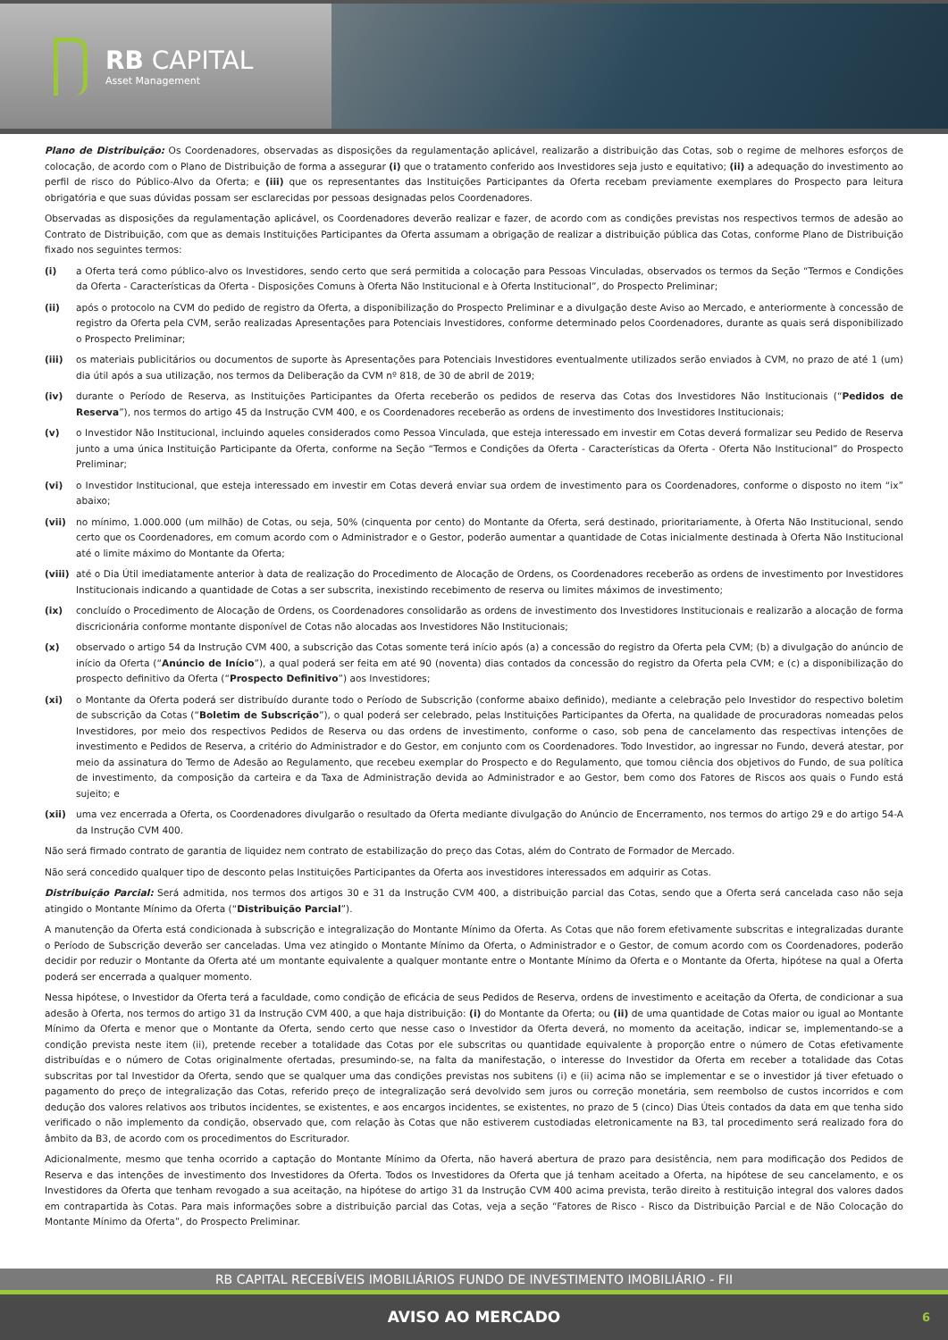RB CAPITAL
Asset Management
Plano de Distribuição: Os Coordenadores, observadas as disposições da regulamentação aplicável, realizarão a distribuição das Cotas, sob o regime de melhores esforços de colocação, de acordo com o Plano de Distribuição de forma a assegurar (i) que o tratamento conferido aos Investidores seja justo e equitativo; (ii) a adequação do investimento ao perfil de risco do Público-Alvo da Oferta; e (iii) que os representantes das Instituições Participantes da Oferta recebam previamente exemplares do Prospecto para leitura obrigatória e que suas dúvidas possam ser esclarecidas por pessoas designadas pelos Coordenadores.
Observadas as disposições da regulamentação aplicável, os Coordenadores deverão realizar e fazer, de acordo com as condições previstas nos respectivos termos de adesão ao Contrato de Distribuição, com que as demais Instituições Participantes da Oferta assumam a obrigação de realizar a distribuição pública das Cotas, conforme Plano de Distribuição fixado nos seguintes termos:
(i) a Oferta terá como público-alvo os Investidores, sendo certo que será permitida a colocação para Pessoas Vinculadas, observados os termos da Seção “Termos e Condições da Oferta - Características da Oferta - Disposições Comuns à Oferta Não Institucional e à Oferta Institucional”, do Prospecto Preliminar;
(ii) após o protocolo na CVM do pedido de registro da Oferta, a disponibilização do Prospecto Preliminar e a divulgação deste Aviso ao Mercado, e anteriormente à concessão de registro da Oferta pela CVM, serão realizadas Apresentações para Potenciais Investidores, conforme determinado pelos Coordenadores, durante as quais será disponibilizado o Prospecto Preliminar;
(iii) os materiais publicitários ou documentos de suporte às Apresentações para Potenciais Investidores eventualmente utilizados serão enviados à CVM, no prazo de até 1 (um) dia útil após a sua utilização, nos termos da Deliberação da CVM nº 818, de 30 de abril de 2019;
(iv) durante o Período de Reserva, as Instituições Participantes da Oferta receberão os pedidos de reserva das Cotas dos Investidores Não Institucionais (“Pedidos de Reserva”), nos termos do artigo 45 da Instrução CVM 400, e os Coordenadores receberão as ordens de investimento dos Investidores Institucionais;
(v) o Investidor Não Institucional, incluindo aqueles considerados como Pessoa Vinculada, que esteja interessado em investir em Cotas deverá formalizar seu Pedido de Reserva junto a uma única Instituição Participante da Oferta, conforme na Seção “Termos e Condições da Oferta - Características da Oferta - Oferta Não Institucional” do Prospecto Preliminar;
(vi) o Investidor Institucional, que esteja interessado em investir em Cotas deverá enviar sua ordem de investimento para os Coordenadores, conforme o disposto no item “ix” abaixo;
(vii) no mínimo, 1.000.000 (um milhão) de Cotas, ou seja, 50% (cinquenta por cento) do Montante da Oferta, será destinado, prioritariamente, à Oferta Não Institucional, sendo certo que os Coordenadores, em comum acordo com o Administrador e o Gestor, poderão aumentar a quantidade de Cotas inicialmente destinada à Oferta Não Institucional até o limite máximo do Montante da Oferta;
(viii) até o Dia Útil imediatamente anterior à data de realização do Procedimento de Alocação de Ordens, os Coordenadores receberão as ordens de investimento por Investidores Institucionais indicando a quantidade de Cotas a ser subscrita, inexistindo recebimento de reserva ou limites máximos de investimento;
(ix) concluído o Procedimento de Alocação de Ordens, os Coordenadores consolidarão as ordens de investimento dos Investidores Institucionais e realizarão a alocação de forma discricionária conforme montante disponível de Cotas não alocadas aos Investidores Não Institucionais;
(x) observado o artigo 54 da Instrução CVM 400, a subscrição das Cotas somente terá início após (a) a concessão do registro da Oferta pela CVM; (b) a divulgação do anúncio de início da Oferta (“Anúncio de Início”), a qual poderá ser feita em até 90 (noventa) dias contados da concessão do registro da Oferta pela CVM; e (c) a disponibilização do prospecto definitivo da Oferta (“Prospecto Definitivo”) aos Investidores;
(xi) o Montante da Oferta poderá ser distribuído durante todo o Período de Subscrição (conforme abaixo definido), mediante a celebração pelo Investidor do respectivo boletim de subscrição da Cotas (“Boletim de Subscrição”), o qual poderá ser celebrado, pelas Instituições Participantes da Oferta, na qualidade de procuradoras nomeadas pelos Investidores, por meio dos respectivos Pedidos de Reserva ou das ordens de investimento, conforme o caso, sob pena de cancelamento das respectivas intenções de investimento e Pedidos de Reserva, a critério do Administrador e do Gestor, em conjunto com os Coordenadores. Todo Investidor, ao ingressar no Fundo, deverá atestar, por meio da assinatura do Termo de Adesão ao Regulamento, que recebeu exemplar do Prospecto e do Regulamento, que tomou ciência dos objetivos do Fundo, de sua política de investimento, da composição da carteira e da Taxa de Administração devida ao Administrador e ao Gestor, bem como dos Fatores de Riscos aos quais o Fundo está sujeito; e
(xii) uma vez encerrada a Oferta, os Coordenadores divulgarão o resultado da Oferta mediante divulgação do Anúncio de Encerramento, nos termos do artigo 29 e do artigo 54-A da Instrução CVM 400.
Não será firmado contrato de garantia de liquidez nem contrato de estabilização do preço das Cotas, além do Contrato de Formador de Mercado.
Não será concedido qualquer tipo de desconto pelas Instituições Participantes da Oferta aos investidores interessados em adquirir as Cotas.
Distribuição Parcial: Será admitida, nos termos dos artigos 30 e 31 da Instrução CVM 400, a distribuição parcial das Cotas, sendo que a Oferta será cancelada caso não seja atingido o Montante Mínimo da Oferta (“Distribuição Parcial”).
A manutenção da Oferta está condicionada à subscrição e integralização do Montante Mínimo da Oferta. As Cotas que não forem efetivamente subscritas e integralizadas durante o Período de Subscrição deverão ser canceladas. Uma vez atingido o Montante Mínimo da Oferta, o Administrador e o Gestor, de comum acordo com os Coordenadores, poderão decidir por reduzir o Montante da Oferta até um montante equivalente a qualquer montante entre o Montante Mínimo da Oferta e o Montante da Oferta, hipótese na qual a Oferta poderá ser encerrada a qualquer momento.
Nessa hipótese, o Investidor da Oferta terá a faculdade, como condição de eficácia de seus Pedidos de Reserva, ordens de investimento e aceitação da Oferta, de condicionar a sua adesão à Oferta, nos termos do artigo 31 da Instrução CVM 400, a que haja distribuição: (i) do Montante da Oferta; ou (ii) de uma quantidade de Cotas maior ou igual ao Montante Mínimo da Oferta e menor que o Montante da Oferta, sendo certo que nesse caso o Investidor da Oferta deverá, no momento da aceitação, indicar se, implementando-se a condição prevista neste item (ii), pretende receber a totalidade das Cotas por ele subscritas ou quantidade equivalente à proporção entre o número de Cotas efetivamente distribuídas e o número de Cotas originalmente ofertadas, presumindo-se, na falta da manifestação, o interesse do Investidor da Oferta em receber a totalidade das Cotas subscritas por tal Investidor da Oferta, sendo que se qualquer uma das condições previstas nos subitens (i) e (ii) acima não se implementar e se o investidor já tiver efetuado o pagamento do preço de integralização das Cotas, referido preço de integralização será devolvido sem juros ou correção monetária, sem reembolso de custos incorridos e com dedução dos valores relativos aos tributos incidentes, se existentes, e aos encargos incidentes, se existentes, no prazo de 5 (cinco) Dias Úteis contados da data em que tenha sido verificado o não implemento da condição, observado que, com relação às Cotas que não estiverem custodiadas eletronicamente na B3, tal procedimento será realizado fora do âmbito da B3, de acordo com os procedimentos do Escriturador.
Adicionalmente, mesmo que tenha ocorrido a captação do Montante Mínimo da Oferta, não haverá abertura de prazo para desistência, nem para modificação dos Pedidos de Reserva e das intenções de investimento dos Investidores da Oferta. Todos os Investidores da Oferta que já tenham aceitado a Oferta, na hipótese de seu cancelamento, e os Investidores da Oferta que tenham revogado a sua aceitação, na hipótese do artigo 31 da Instrução CVM 400 acima prevista, terão direito à restituição integral dos valores dados em contrapartida às Cotas. Para mais informações sobre a distribuição parcial das Cotas, veja a seção “Fatores de Risco - Risco da Distribuição Parcial e de Não Colocação do Montante Mínimo da Oferta”, do Prospecto Preliminar.
RB CAPITAL RECEBÍVEIS IMOBILIÁRIOS FUNDO DE INVESTIMENTO IMOBILIÁRIO - FII
AVISO AO MERCADO 6